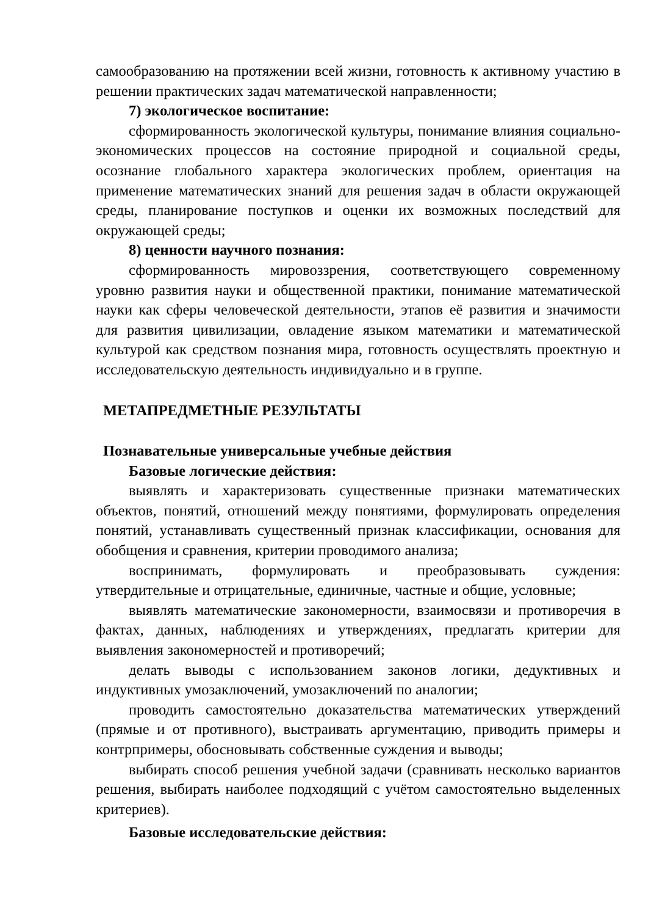самообразованию на протяжении всей жизни, готовность к активному участию в решении практических задач математической направленности;
7) экологическое воспитание:
сформированность экологической культуры, понимание влияния социально-экономических процессов на состояние природной и социальной среды, осознание глобального характера экологических проблем, ориентация на применение математических знаний для решения задач в области окружающей среды, планирование поступков и оценки их возможных последствий для окружающей среды;
8) ценности научного познания:
сформированность мировоззрения, соответствующего современному уровню развития науки и общественной практики, понимание математической науки как сферы человеческой деятельности, этапов её развития и значимости для развития цивилизации, овладение языком математики и математической культурой как средством познания мира, готовность осуществлять проектную и исследовательскую деятельность индивидуально и в группе.
МЕТАПРЕДМЕТНЫЕ РЕЗУЛЬТАТЫ
Познавательные универсальные учебные действия
Базовые логические действия:
выявлять и характеризовать существенные признаки математических объектов, понятий, отношений между понятиями, формулировать определения понятий, устанавливать существенный признак классификации, основания для обобщения и сравнения, критерии проводимого анализа;
воспринимать, формулировать и преобразовывать суждения: утвердительные и отрицательные, единичные, частные и общие, условные;
выявлять математические закономерности, взаимосвязи и противоречия в фактах, данных, наблюдениях и утверждениях, предлагать критерии для выявления закономерностей и противоречий;
делать выводы с использованием законов логики, дедуктивных и индуктивных умозаключений, умозаключений по аналогии;
проводить самостоятельно доказательства математических утверждений (прямые и от противного), выстраивать аргументацию, приводить примеры и контрпримеры, обосновывать собственные суждения и выводы;
выбирать способ решения учебной задачи (сравнивать несколько вариантов решения, выбирать наиболее подходящий с учётом самостоятельно выделенных критериев).
Базовые исследовательские действия: